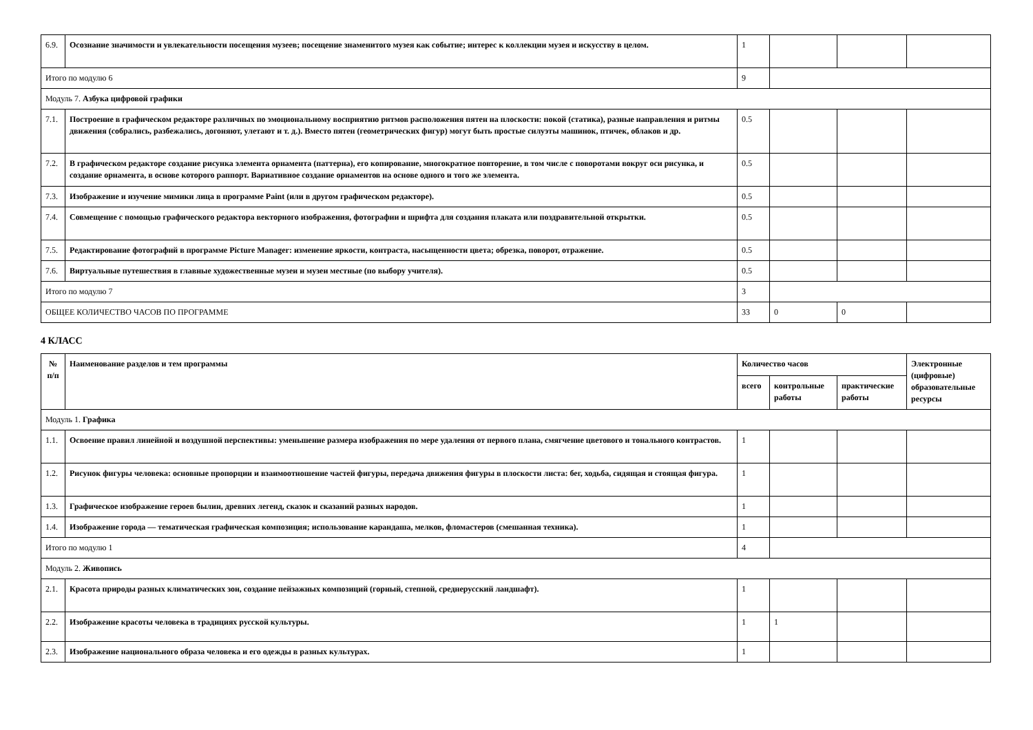| 6.9. | Осознание значимости и увлекательности посещения музеев; посещение знаменитого музея как событие; интерес к коллекции музея и искусству в целом. | 1 | | | |
| Итого по модулю 6 | | 9 | | | |
| Модуль 7. Азбука цифровой графики | | | | | |
| 7.1. | Построение в графическом редакторе различных по эмоциональному восприятию ритмов расположения пятен на плоскости: покой (статика), разные направления и ритмы движения (собрались, разбежались, догоняют, улетают и т. д.). Вместо пятен (геометрических фигур) могут быть простые силуэты машинок, птичек, облаков и др. | 0.5 | | | |
| 7.2. | В графическом редакторе создание рисунка элемента орнамента (паттерна), его копирование, многократное повторение, в том числе с поворотами вокруг оси рисунка, и создание орнамента, в основе которого раппорт. Вариативное создание орнаментов на основе одного и того же элемента. | 0.5 | | | |
| 7.3. | Изображение и изучение мимики лица в программе Paint (или в другом графическом редакторе). | 0.5 | | | |
| 7.4. | Совмещение с помощью графического редактора векторного изображения, фотографии и шрифта для создания плаката или поздравительной открытки. | 0.5 | | | |
| 7.5. | Редактирование фотографий в программе Picture Manager: изменение яркости, контраста, насыщенности цвета; обрезка, поворот, отражение. | 0.5 | | | |
| 7.6. | Виртуальные путешествия в главные художественные музеи и музеи местные (по выбору учителя). | 0.5 | | | |
| Итого по модулю 7 | | 3 | | | |
| ОБЩЕЕ КОЛИЧЕСТВО ЧАСОВ ПО ПРОГРАММЕ | | 33 | 0 | 0 | |
4 КЛАСС
| № п/п | Наименование разделов и тем программы | Количество часов | | | Электронные (цифровые) образовательные ресурсы |
| --- | --- | --- | --- | --- | --- |
| | | всего | контрольные работы | практические работы | |
| Модуль 1. Графика | | | | | |
| 1.1. | Освоение правил линейной и воздушной перспективы: уменьшение размера изображения по мере удаления от первого плана, смягчение цветового и тонального контрастов. | 1 | | | |
| 1.2. | Рисунок фигуры человека: основные пропорции и взаимоотношение частей фигуры, передача движения фигуры в плоскости листа: бег, ходьба, сидящая и стоящая фигура. | 1 | | | |
| 1.3. | Графическое изображение героев былин, древних легенд, сказок и сказаний разных народов. | 1 | | | |
| 1.4. | Изображение города — тематическая графическая композиция; использование карандаша, мелков, фломастеров (смешанная техника). | 1 | | | |
| Итого по модулю 1 | | 4 | | | |
| Модуль 2. Живопись | | | | | |
| 2.1. | Красота природы разных климатических зон, создание пейзажных композиций (горный, степной, среднерусский ландшафт). | 1 | | | |
| 2.2. | Изображение красоты человека в традициях русской культуры. | 1 | 1 | | |
| 2.3. | Изображение национального образа человека и его одежды в разных культурах. | 1 | | | |